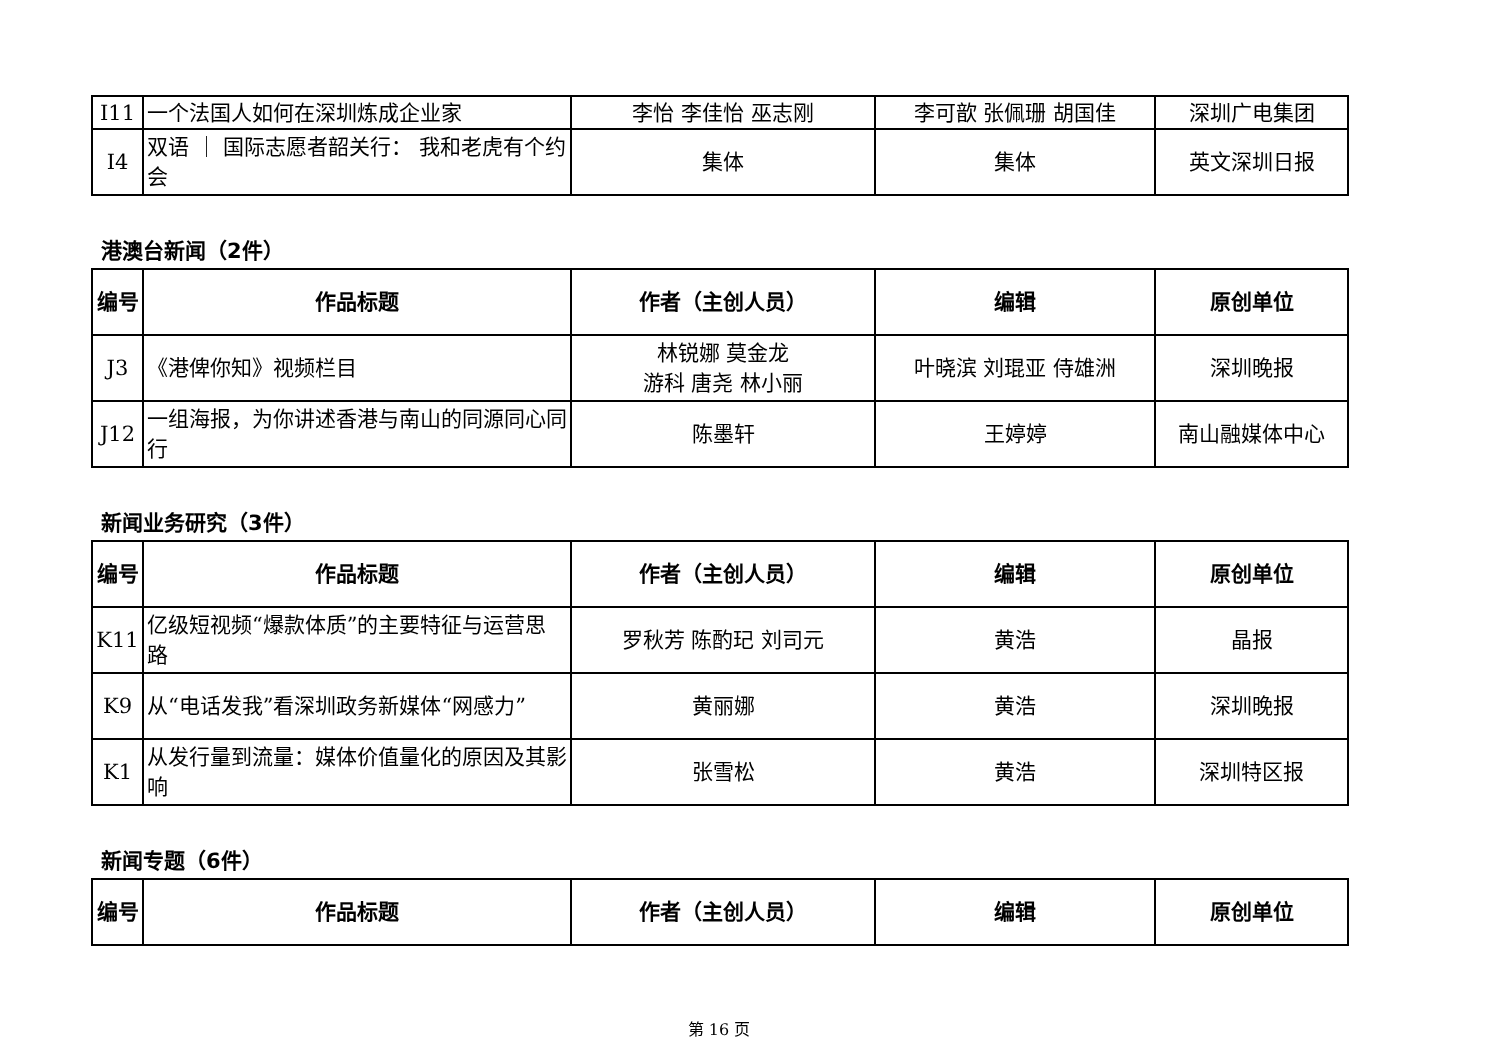| I11 | 一个法国人如何在深圳炼成企业家 | 李怡 李佳怡 巫志刚 | 李可歆 张佩珊 胡国佳 | 深圳广电集团 |
| I4 | 双语 ｜ 国际志愿者韶关行： 我和老虎有个约会 | 集体 | 集体 | 英文深圳日报 |
港澳台新闻（2件）
| 编号 | 作品标题 | 作者（主创人员） | 编辑 | 原创单位 |
| --- | --- | --- | --- | --- |
| J3 | 《港俾你知》视频栏目 | 林锐娜 莫金龙 游科 唐尧 林小丽 | 叶晓滨 刘琨亚 侍雄洲 | 深圳晚报 |
| J12 | 一组海报，为你讲述香港与南山的同源同心同行 | 陈墨轩 | 王婷婷 | 南山融媒体中心 |
新闻业务研究（3件）
| 编号 | 作品标题 | 作者（主创人员） | 编辑 | 原创单位 |
| --- | --- | --- | --- | --- |
| K11 | 亿级短视频“爆款体质”的主要特征与运营思路 | 罗秋芳 陈酌玘 刘司元 | 黄浩 | 晶报 |
| K9 | 从“电话发我”看深圳政务新媒体“网感力” | 黄丽娜 | 黄浩 | 深圳晚报 |
| K1 | 从发行量到流量：媒体价值量化的原因及其影响 | 张雪松 | 黄浩 | 深圳特区报 |
新闻专题（6件）
| 编号 | 作品标题 | 作者（主创人员） | 编辑 | 原创单位 |
| --- | --- | --- | --- | --- |
第 16 页